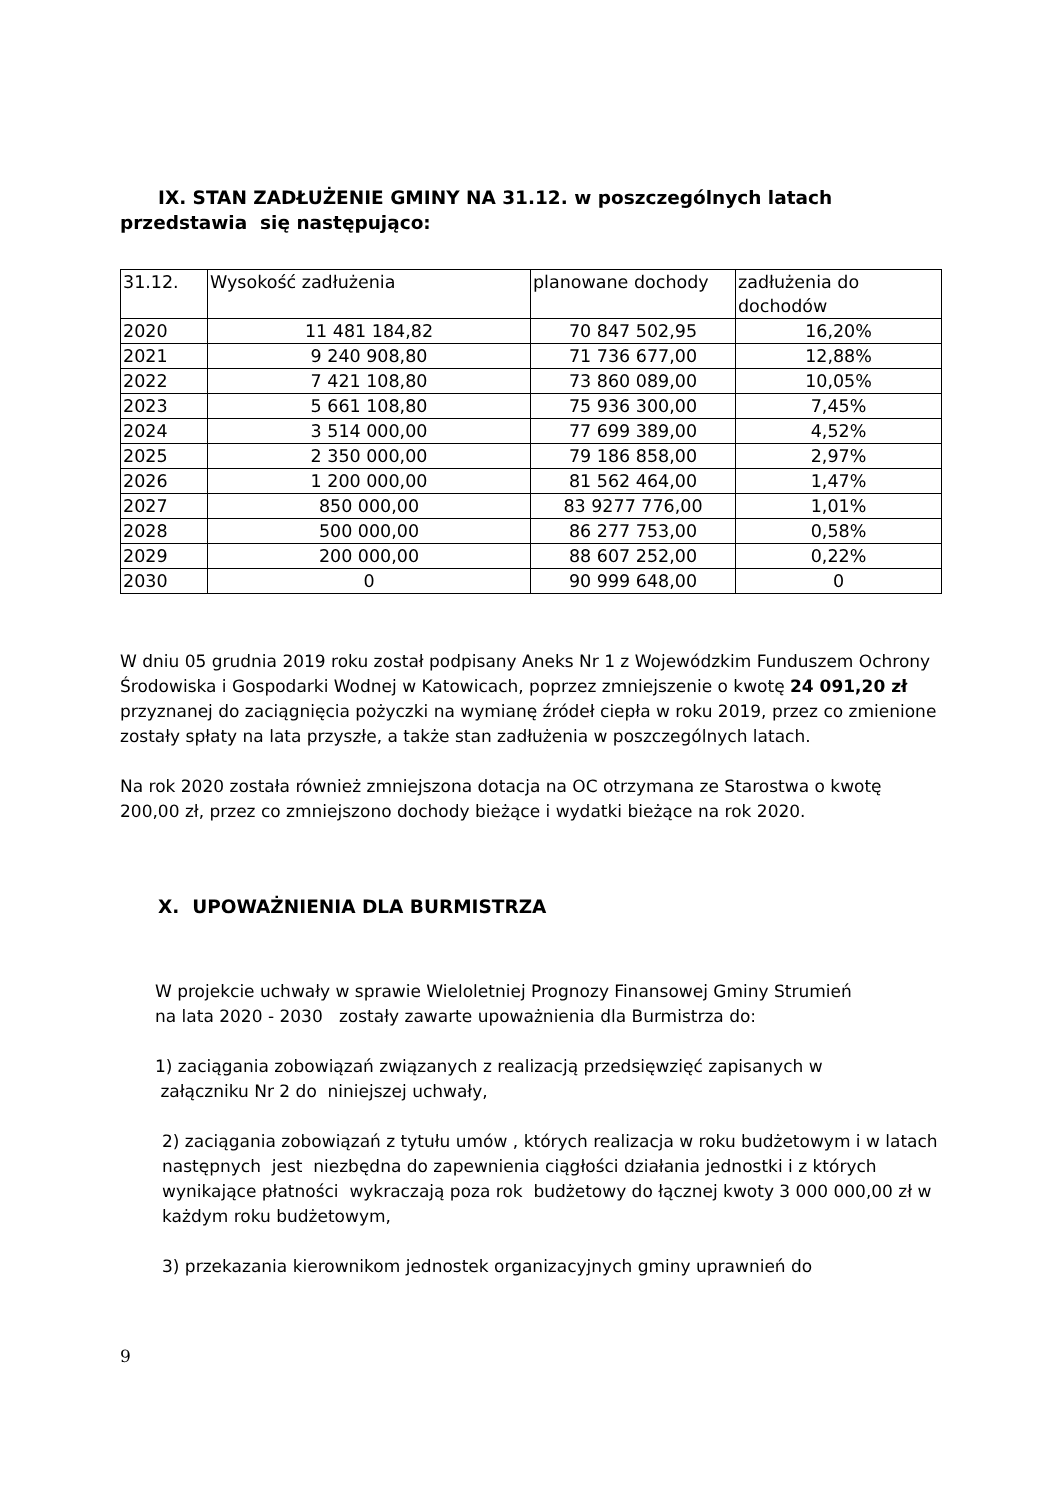IX. STAN ZADŁUŻENIE GMINY NA 31.12. w poszczególnych latach
przedstawia się następująco:
| 31.12. | Wysokość zadłużenia | planowane dochody | zadłużenia do dochodów |
| 2020 | 11 481 184,82 | 70 847 502,95 | 16,20% |
| 2021 | 9 240 908,80 | 71 736 677,00 | 12,88% |
| 2022 | 7 421 108,80 | 73 860 089,00 | 10,05% |
| 2023 | 5 661 108,80 | 75 936 300,00 | 7,45% |
| 2024 | 3 514 000,00 | 77 699 389,00 | 4,52% |
| 2025 | 2 350 000,00 | 79 186 858,00 | 2,97% |
| 2026 | 1 200 000,00 | 81 562 464,00 | 1,47% |
| 2027 | 850 000,00 | 83 9277 776,00 | 1,01% |
| 2028 | 500 000,00 | 86 277 753,00 | 0,58% |
| 2029 | 200 000,00 | 88 607 252,00 | 0,22% |
| 2030 | 0 | 90 999 648,00 | 0 |
W dniu 05 grudnia 2019 roku został podpisany Aneks Nr 1 z Wojewódzkim Funduszem Ochrony Środowiska i Gospodarki Wodnej w Katowicach, poprzez zmniejszenie o kwotę 24 091,20 zł przyznanej do zaciągnięcia pożyczki na wymianę źródeł ciepła w roku 2019, przez co zmienione zostały spłaty na lata przyszłe, a także stan zadłużenia w poszczególnych latach.
Na rok 2020 została również zmniejszona dotacja na OC otrzymana ze Starostwa o kwotę 200,00 zł, przez co zmniejszono dochody bieżące i wydatki bieżące na rok 2020.
X. UPOWAŻNIENIA DLA BURMISTRZA
W projekcie uchwały w sprawie Wieloletniej Prognozy Finansowej Gminy Strumień na lata 2020 - 2030 zostały zawarte upoważnienia dla Burmistrza do:
1) zaciągania zobowiązań związanych z realizacją przedsięwzięć zapisanych w
załączniku Nr 2 do niniejszej uchwały,
2) zaciągania zobowiązań z tytułu umów , których realizacja w roku budżetowym i w latach następnych jest niezbędna do zapewnienia ciągłości działania jednostki i z których wynikające płatności wykraczają poza rok budżetowy do łącznej kwoty 3 000 000,00 zł w każdym roku budżetowym,
3) przekazania kierownikom jednostek organizacyjnych gminy uprawnień do
9